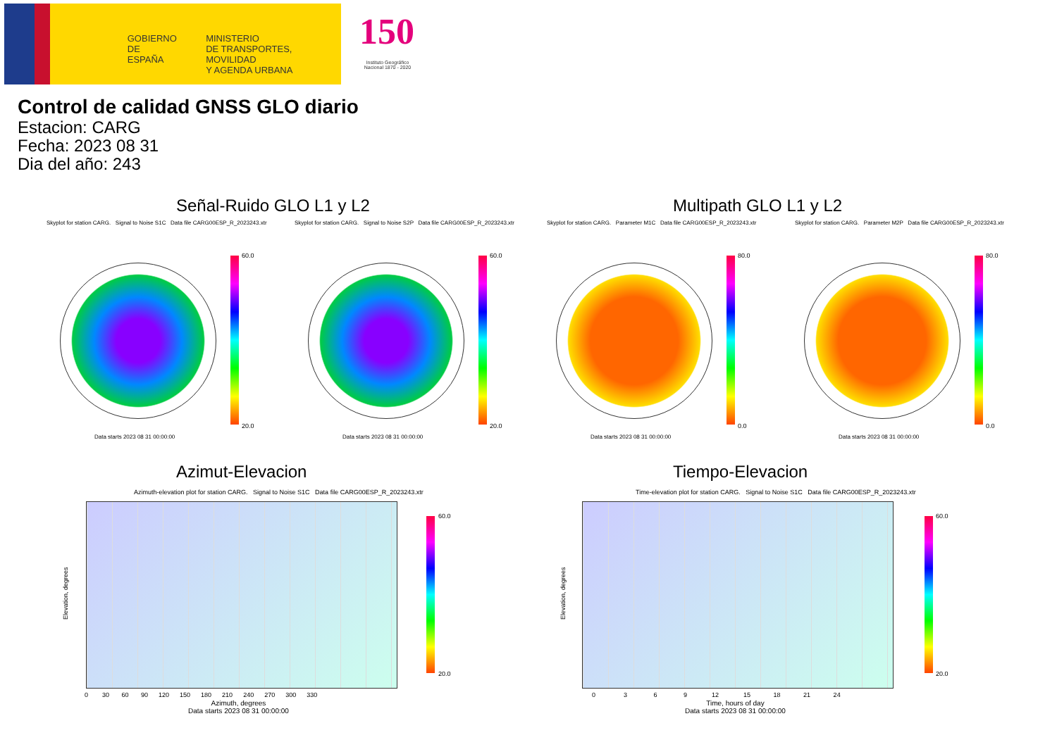GOBIERNO
DE ESPAÑA
MINISTERIO
DE TRANSPORTES, MOVILIDAD
Y AGENDA URBANA
150
Instituto Geográfico
Nacional 1870 - 2020
Control de calidad GNSS GLO diario
Estacion: CARG
Fecha: 2023 08 31
Dia del año: 243
Señal-Ruido GLO L1 y L2 Multipath GLO L1 y L2
Skyplot for station CARG. Signal to Noise S1C Data file CARG00ESP_R_2023243.xtr Skyplot for station CARG. Signal to Noise S2P Data file CARG00ESP_R_2023243.xtr Skyplot for station CARG. Parameter M1C Data file CARG00ESP_R_2023243.xtr Skyplot for station CARG. Parameter M2P Data file CARG00ESP_R_2023243.xtr
60.0
20.0
60.0
20.0
80.0
0.0
80.0
0.0
Data starts 2023 08 31 00:00:00 Data starts 2023 08 31 00:00:00 Data starts 2023 08 31 00:00:00 Data starts 2023 08 31 00:00:00
Azimut-Elevacion Tiempo-Elevacion
Azimuth-elevation plot for station CARG. Signal to Noise S1C Data file CARG00ESP_R_2023243.xtr Time-elevation plot for station CARG. Signal to Noise S1C Data file CARG00ESP_R_2023243.xtr
60.0
20.0
60.0
20.0
0 30 60 90 120 150 180 210 240 270 300 330
Azimuth, degrees
Data starts 2023 08 31 00:00:00
0 3 6 9 12 15 18 21 24
Time, hours of day
Data starts 2023 08 31 00:00:00
Elevation, degrees Elevation, degrees